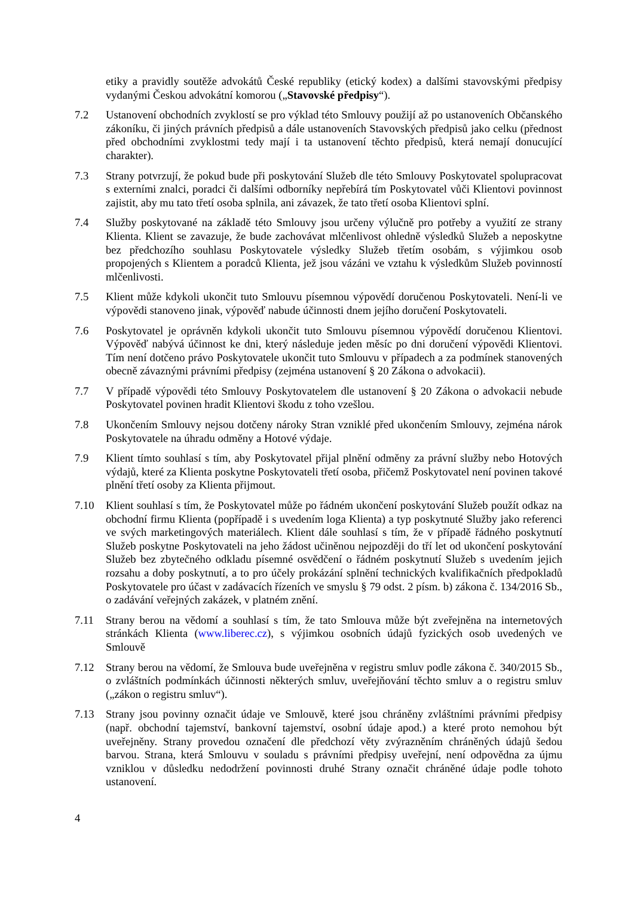etiky a pravidly soutěže advokátů České republiky (etický kodex) a dalšími stavovskými předpisy vydanými Českou advokátní komorou („Stavovské předpisy“).
7.2 Ustanovení obchodních zvyklostí se pro výklad této Smlouvy použijí až po ustanoveních Občanského zákoníku, či jiných právních předpisů a dále ustanoveních Stavovských předpisů jako celku (přednost před obchodními zvyklostmi tedy mají i ta ustanovení těchto předpisů, která nemají donucující charakter).
7.3 Strany potvrzují, že pokud bude při poskytování Služeb dle této Smlouvy Poskytovatel spolupracovat s externími znalci, poradci či dalšími odborníky nepřebírá tím Poskytovatel vůči Klientovi povinnost zajistit, aby mu tato třetí osoba splnila, ani závazek, že tato třetí osoba Klientovi splní.
7.4 Služby poskytované na základě této Smlouvy jsou určeny výlučně pro potřeby a využití ze strany Klienta. Klient se zavazuje, že bude zachovávat mlčenlivost ohledně výsledků Služeb a neposkytne bez předchozího souhlasu Poskytovatele výsledky Služeb třetím osobám, s výjimkou osob propojených s Klientem a poradců Klienta, jež jsou vázáni ve vztahu k výsledkům Služeb povinností mlčenlivosti.
7.5 Klient může kdykoli ukončit tuto Smlouvu písemnou výpovědí doručenou Poskytovateli. Není-li ve výpovědi stanoveno jinak, výpověď nabude účinnosti dnem jejího doručení Poskytovateli.
7.6 Poskytovatel je oprávněn kdykoli ukončit tuto Smlouvu písemnou výpovědí doručenou Klientovi. Výpověď nabývá účinnost ke dni, který následuje jeden měsíc po dni doručení výpovědi Klientovi. Tím není dotčeno právo Poskytovatele ukončit tuto Smlouvu v případech a za podmínek stanovených obecně závaznými právními předpisy (zejména ustanovení § 20 Zákona o advokacii).
7.7 V případě výpovědi této Smlouvy Poskytovatelem dle ustanovení § 20 Zákona o advokacii nebude Poskytovatel povinen hradit Klientovi škodu z toho vzešlou.
7.8 Ukončením Smlouvy nejsou dotčeny nároky Stran vzniklé před ukončením Smlouvy, zejména nárok Poskytovatele na úhradu odměny a Hotové výdaje.
7.9 Klient tímto souhlasí s tím, aby Poskytovatel přijal plnění odměny za právní služby nebo Hotových výdajů, které za Klienta poskytne Poskytovateli třetí osoba, přičemž Poskytovatel není povinen takové plnění třetí osoby za Klienta přijmout.
7.10 Klient souhlasí s tím, že Poskytovatel může po řádném ukončení poskytování Služeb použít odkaz na obchodní firmu Klienta (popřípadě i s uvedením loga Klienta) a typ poskytnuté Služby jako referenci ve svých marketingových materiálech. Klient dále souhlasí s tím, že v případě řádného poskytnutí Služeb poskytne Poskytovateli na jeho žádost učiněnou nejpozději do tří let od ukončení poskytování Služeb bez zbytečného odkladu písemné osvědčení o řádném poskytnutí Služeb s uvedením jejich rozsahu a doby poskytnutí, a to pro účely prokázání splnění technických kvalifikačních předpokladů Poskytovatele pro účast v zadávacích řízeních ve smyslu § 79 odst. 2 písm. b) zákona č. 134/2016 Sb., o zadávání veřejných zakázek, v platném znění.
7.11 Strany berou na vědomí a souhlasí s tím, že tato Smlouva může být zveřejněna na internetových stránkách Klienta (www.liberec.cz), s výjimkou osobních údajů fyzických osob uvedených ve Smlouvě
7.12 Strany berou na vědomí, že Smlouva bude uveřejněna v registru smluv podle zákona č. 340/2015 Sb., o zvláštních podmínkách účinnosti některých smluv, uveřejňování těchto smluv a o registru smluv („zákon o registru smluv“).
7.13 Strany jsou povinny označit údaje ve Smlouvě, které jsou chráněny zvláštními právními předpisy (např. obchodní tajemství, bankovní tajemství, osobní údaje apod.) a které proto nemohou být uveřejněny. Strany provedou označení dle předchozí věty zvýrazněním chráněných údajů šedou barvou. Strana, která Smlouvu v souladu s právními předpisy uveřejní, není odpovědna za újmu vzniklou v důsledku nedodržení povinnosti druhé Strany označit chráněné údaje podle tohoto ustanovení.
4